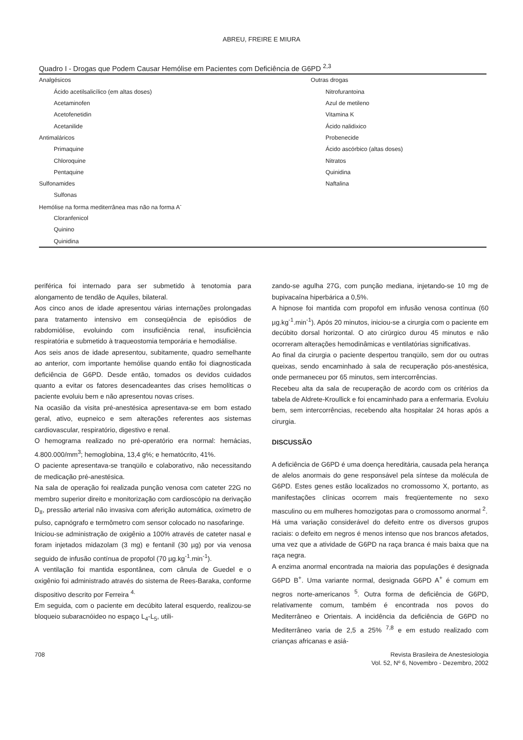ABREU, FREIRE E MIURA
Quadro I - Drogas que Podem Causar Hemólise em Pacientes com Deficiência de G6PD <sup>2,3</sup>
| Analgésicos | Outras drogas |
| Ácido acetilsalicílico (em altas doses) | Nitrofurantoina |
| Acetaminofen | Azul de metileno |
| Acetofenetidin | Vitamina K |
| Acetanilide | Ácido nalidixico |
| Antimaláricos | Probenecide |
| Primaquine | Ácido ascórbico (altas doses) |
| Chloroquine | Nitratos |
| Pentaquine | Quinidina |
| Sulfonamides | Naftalina |
| Sulfonas | |
| Hemólise na forma mediterrânea mas não na forma A<sup>-</sup> | |
| Cloranfenicol | |
| Quinino | |
| Quinidina | |
periférica foi internado para ser submetido à tenotomia para alongamento de tendão de Aquiles, bilateral.
Aos cinco anos de idade apresentou várias internações prolongadas para tratamento intensivo em conseqüência de episódios de rabdomiólise, evoluindo com insuficiência renal, insuficiência respiratória e submetido à traqueostomia temporária e hemodiálise.
Aos seis anos de idade apresentou, subitamente, quadro semelhante ao anterior, com importante hemólise quando então foi diagnosticada deficiência de G6PD. Desde então, tomados os devidos cuidados quanto a evitar os fatores desencadeantes das crises hemolíticas o paciente evoluiu bem e não apresentou novas crises.
Na ocasião da visita pré-anestésica apresentava-se em bom estado geral, ativo, eupneico e sem alterações referentes aos sistemas cardiovascular, respiratório, digestivo e renal.
O hemograma realizado no pré-operatório era normal: hemácias, 4.800.000/mm<sup>3</sup>; hemoglobina, 13,4 g%; e hematócrito, 41%.
O paciente apresentava-se tranqüilo e colaborativo, não necessitando de medicação pré-anestésica.
Na sala de operação foi realizada punção venosa com cateter 22G no membro superior direito e monitorização com cardioscópio na derivação D<sub>II</sub>, pressão arterial não invasiva com aferição automática, oxímetro de pulso, capnógrafo e termômetro com sensor colocado no nasofaringe.
Iniciou-se administração de oxigênio a 100% através de cateter nasal e foram injetados midazolam (3 mg) e fentanil (30 µg) por via venosa seguido de infusão contínua de propofol (70 µg.kg<sup>-1</sup>.min<sup>-1</sup>).
A ventilação foi mantida espontânea, com cânula de Guedel e o oxigênio foi administrado através do sistema de Rees-Baraka, conforme dispositivo descrito por Ferreira <sup>4.</sup>
Em seguida, com o paciente em decúbito lateral esquerdo, realizou-se bloqueio subaracnóideo no espaço L<sub>4</sub>-L<sub>5</sub>, utili-
zando-se agulha 27G, com punção mediana, injetando-se 10 mg de bupivacaína hiperbárica a 0,5%.
A hipnose foi mantida com propofol em infusão venosa contínua (60 µg.kg<sup>-1</sup>.min<sup>-1</sup>). Após 20 minutos, iniciou-se a cirurgia com o paciente em decúbito dorsal horizontal. O ato cirúrgico durou 45 minutos e não ocorreram alterações hemodinâmicas e ventilatórias significativas.
Ao final da cirurgia o paciente despertou tranqüilo, sem dor ou outras queixas, sendo encaminhado à sala de recuperação pós-anestésica, onde permaneceu por 65 minutos, sem intercorrências.
Recebeu alta da sala de recuperação de acordo com os critérios da tabela de Aldrete-Kroullick e foi encaminhado para a enfermaria. Evoluiu bem, sem intercorrências, recebendo alta hospitalar 24 horas após a cirurgia.
DISCUSSÃO
A deficiência de G6PD é uma doença hereditária, causada pela herança de alelos anormais do gene responsável pela síntese da molécula de G6PD. Estes genes estão localizados no cromossomo X, portanto, as manifestações clínicas ocorrem mais freqüentemente no sexo masculino ou em mulheres homozigotas para o cromossomo anormal <sup>2</sup>.
Há uma variação considerável do defeito entre os diversos grupos raciais: o defeito em negros é menos intenso que nos brancos afetados, uma vez que a atividade de G6PD na raça branca é mais baixa que na raça negra.
A enzima anormal encontrada na maioria das populações é designada G6PD B<sup>+</sup>. Uma variante normal, designada G6PD A<sup>+</sup> é comum em negros norte-americanos <sup>5</sup>. Outra forma de deficiência de G6PD, relativamente comum, também é encontrada nos povos do Mediterrâneo e Orientais. A incidência da deficiência de G6PD no Mediterrâneo varia de 2,5 a 25% <sup>7,8</sup> e em estudo realizado com crianças africanas e asiá-
708 Revista Brasileira de Anestesiologia
Vol. 52, Nº 6, Novembro - Dezembro, 2002